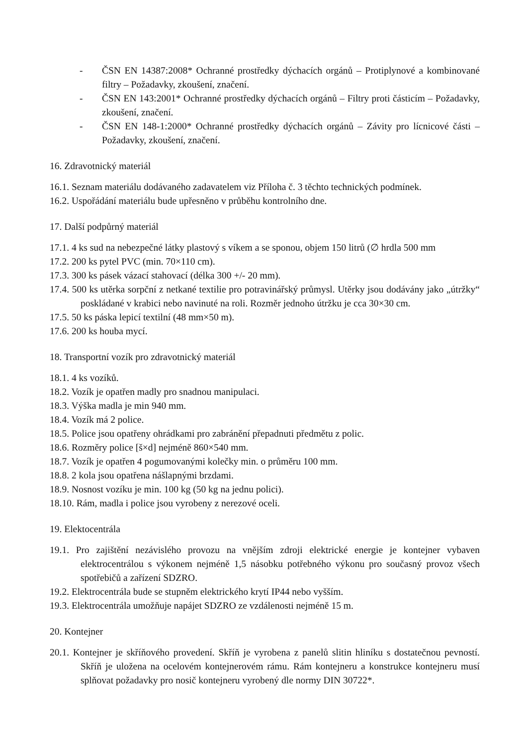- ČSN EN 14387:2008* Ochranné prostředky dýchacích orgánů – Protiplynové a kombinované filtry – Požadavky, zkoušení, značení.
- ČSN EN 143:2001* Ochranné prostředky dýchacích orgánů – Filtry proti částicím – Požadavky, zkoušení, značení.
- ČSN EN 148-1:2000* Ochranné prostředky dýchacích orgánů – Závity pro lícnicové části – Požadavky, zkoušení, značení.
16. Zdravotnický materiál
16.1. Seznam materiálu dodávaného zadavatelem viz Příloha č. 3 těchto technických podmínek.
16.2. Uspořádání materiálu bude upřesněno v průběhu kontrolního dne.
17. Další podpůrný materiál
17.1. 4 ks sud na nebezpečné látky plastový s víkem a se sponou, objem 150 litrů (∅ hrdla 500 mm
17.2. 200 ks pytel PVC (min. 70×110 cm).
17.3. 300 ks pásek vázací stahovací (délka 300 +/- 20 mm).
17.4. 500 ks utěrka sorpční z netkané textilie pro potravinářský průmysl. Utěrky jsou dodávány jako „útržky“ poskládané v krabici nebo navinuté na roli. Rozměr jednoho útržku je cca 30×30 cm.
17.5. 50 ks páska lepicí textilní (48 mm×50 m).
17.6. 200 ks houba mycí.
18. Transportní vozík pro zdravotnický materiál
18.1. 4 ks vozíků.
18.2. Vozík je opatřen madly pro snadnou manipulaci.
18.3. Výška madla je min 940 mm.
18.4. Vozík má 2 police.
18.5. Police jsou opatřeny ohrádkami pro zabránění přepadnuti předmětu z polic.
18.6. Rozměry police [š×d] nejméně 860×540 mm.
18.7. Vozík je opatřen 4 pogumovanými kolečky min. o průměru 100 mm.
18.8. 2 kola jsou opatřena nášlapnými brzdami.
18.9. Nosnost vozíku je min. 100 kg (50 kg na jednu polici).
18.10. Rám, madla i police jsou vyrobeny z nerezové oceli.
19. Elektocentrála
19.1. Pro zajištění nezávislého provozu na vnějším zdroji elektrické energie je kontejner vybaven elektrocentrálou s výkonem nejméně 1,5 násobku potřebného výkonu pro současný provoz všech spotřebičů a zařízení SDZRO.
19.2. Elektrocentrála bude se stupněm elektrického krytí IP44 nebo vyšším.
19.3. Elektrocentrála umožňuje napájet SDZRO ze vzdálenosti nejméně 15 m.
20. Kontejner
20.1. Kontejner je skříňového provedení. Skříň je vyrobena z panelů slitin hliníku s dostatečnou pevností. Skříň je uložena na ocelovém kontejnerovém rámu. Rám kontejneru a konstrukce kontejneru musí splňovat požadavky pro nosič kontejneru vyrobený dle normy DIN 30722*.